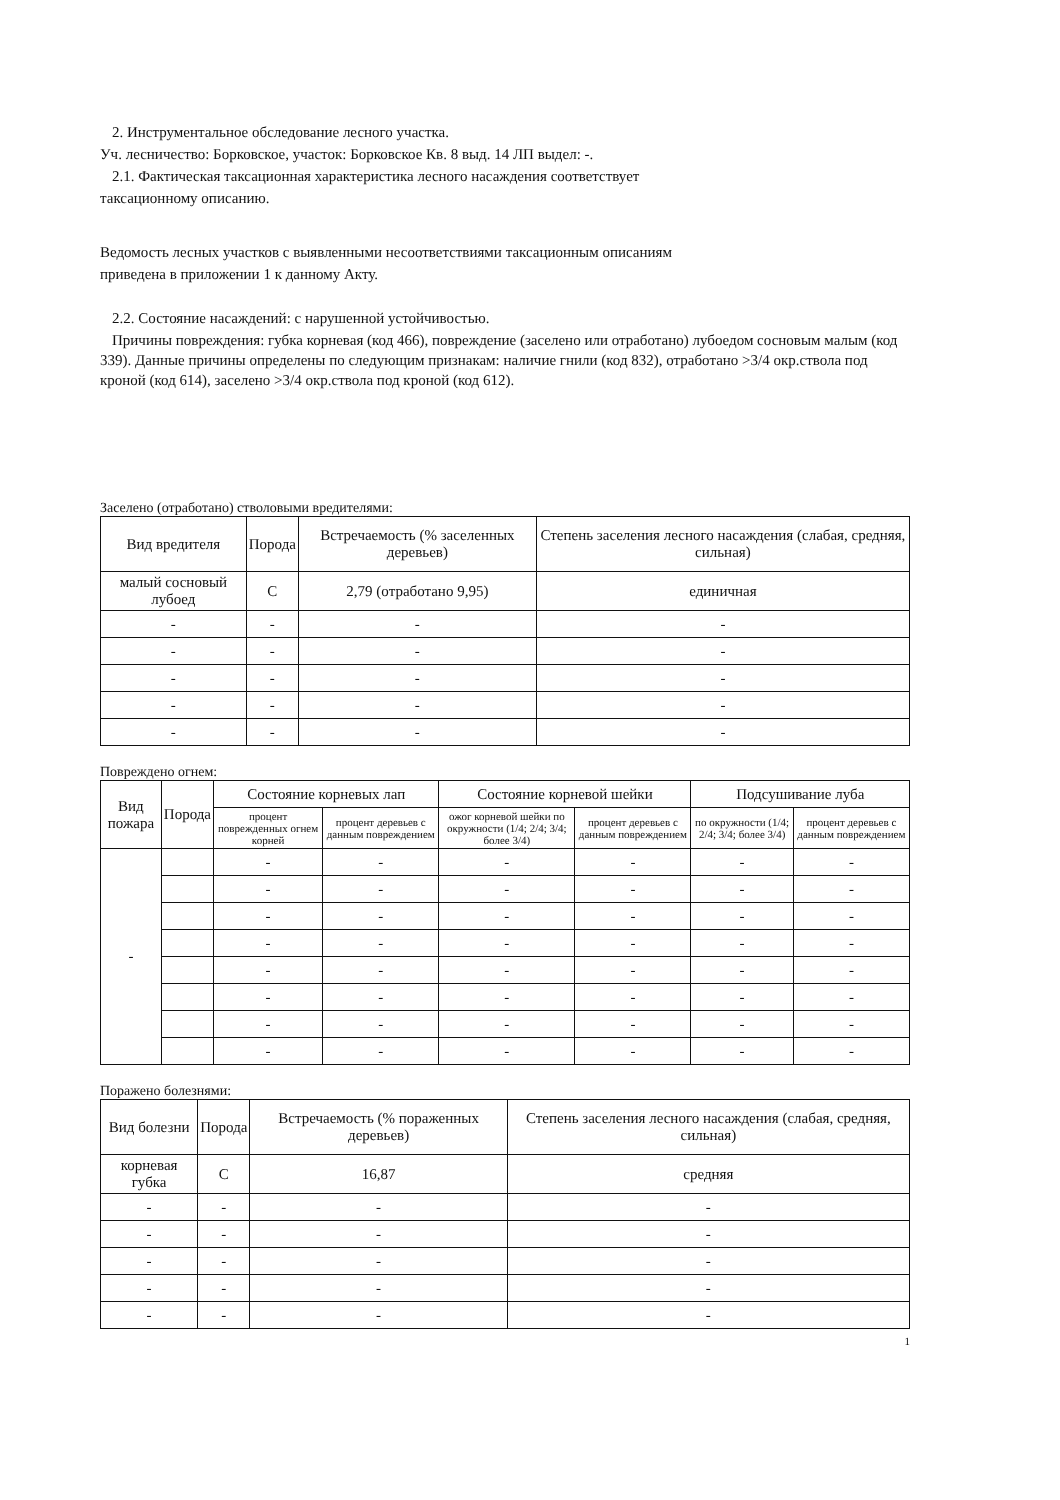2. Инструментальное обследование лесного участка.
Уч. лесничество: Борковское, участок: Борковское Кв. 8 выд. 14 ЛП выдел: -.
2.1. Фактическая таксационная характеристика лесного насаждения соответствует
таксационному описанию.
Ведомость лесных участков с выявленными несоответствиями таксационным описаниям
приведена в приложении 1 к данному Акту.
2.2. Состояние насаждений: с нарушенной устойчивостью.
Причины повреждения: губка корневая (код 466), повреждение (заселено или отработано) лубоедом сосновым малым (код 339). Данные причины определены по следующим признакам: наличие гнили (код 832), отработано >3/4 окр.ствола под кроной (код 614), заселено >3/4 окр.ствола под кроной (код 612).
Заселено (отработано) стволовыми вредителями:
| Вид вредителя | Порода | Встречаемость (% заселенных деревьев) | Степень заселения лесного насаждения (слабая, средняя, сильная) |
| --- | --- | --- | --- |
| малый сосновый лубоед | С | 2,79 (отработано 9,95) | единичная |
| - | - | - | - |
| - | - | - | - |
| - | - | - | - |
| - | - | - | - |
| - | - | - | - |
Повреждено огнем:
| Вид пожара | Порода | Состояние корневых лап | | Состояние корневой шейки | | Подсушивание луба | |
| --- | --- | --- | --- | --- | --- | --- | --- |
| | | процент поврежденных огнем корней | процент деревьев с данным повреждением | ожог корневой шейки по окружности (1/4; 2/4; 3/4; более 3/4) | процент деревьев с данным повреждением | по окружности (1/4; 2/4; 3/4; более 3/4) | процент деревьев с данным повреждением |
| - | | - | - | - | - | - | - |
| | | - | - | - | - | - | - |
| | | - | - | - | - | - | - |
| | | - | - | - | - | - | - |
| | | - | - | - | - | - | - |
| | | - | - | - | - | - | - |
| | | - | - | - | - | - | - |
| | | - | - | - | - | - | - |
Поражено болезнями:
| Вид болезни | Порода | Встречаемость (% пораженных деревьев) | Степень заселения лесного насаждения (слабая, средняя, сильная) |
| --- | --- | --- | --- |
| корневая губка | С | 16,87 | средняя |
| - | - | - | - |
| - | - | - | - |
| - | - | - | - |
| - | - | - | - |
| - | - | - | - |
1